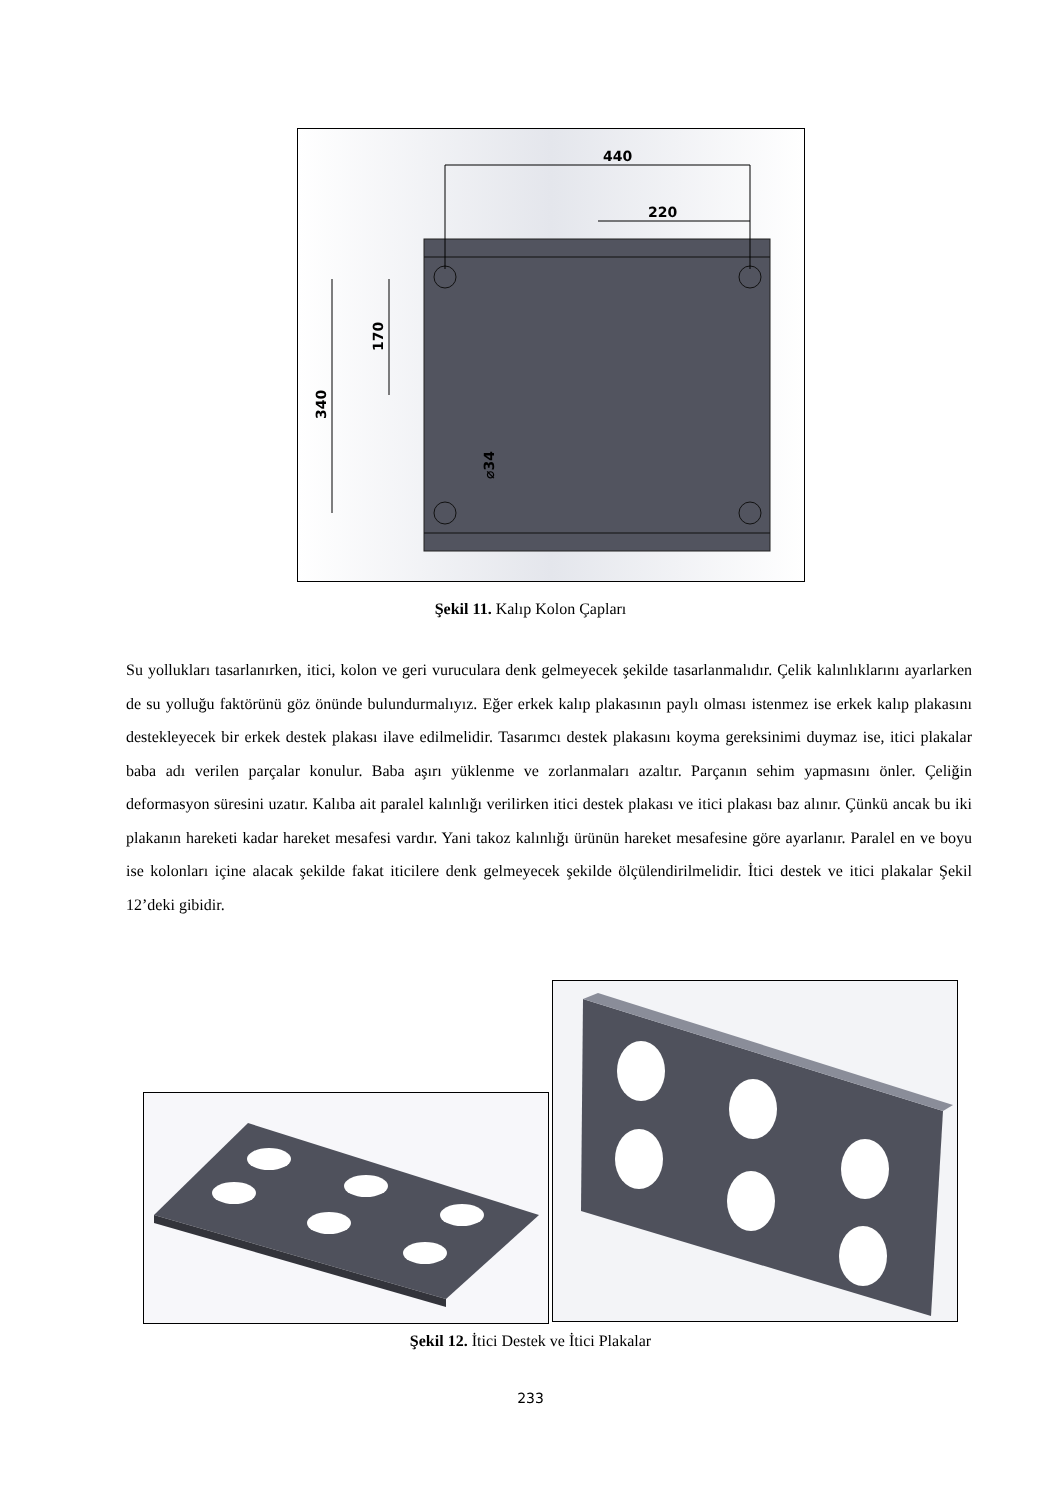440
220
340
170
⌀34
Şekil 11. Kalıp Kolon Çapları
Su yollukları tasarlanırken, itici, kolon ve geri vuruculara denk gelmeyecek şekilde tasarlanmalıdır. Çelik kalınlıklarını ayarlarken de su yolluğu faktörünü göz önünde bulundurmalıyız. Eğer erkek kalıp plakasının paylı olması istenmez ise erkek kalıp plakasını destekleyecek bir erkek destek plakası ilave edilmelidir. Tasarımcı destek plakasını koyma gereksinimi duymaz ise, itici plakalar baba adı verilen parçalar konulur. Baba aşırı yüklenme ve zorlanmaları azaltır. Parçanın sehim yapmasını önler. Çeliğin deformasyon süresini uzatır. Kalıba ait paralel kalınlığı verilirken itici destek plakası ve itici plakası baz alınır. Çünkü ancak bu iki plakanın hareketi kadar hareket mesafesi vardır. Yani takoz kalınlığı ürünün hareket mesafesine göre ayarlanır. Paralel en ve boyu ise kolonları içine alacak şekilde fakat iticilere denk gelmeyecek şekilde ölçülendirilmelidir. İtici destek ve itici plakalar Şekil 12’deki gibidir.
Şekil 12. İtici Destek ve İtici Plakalar
233